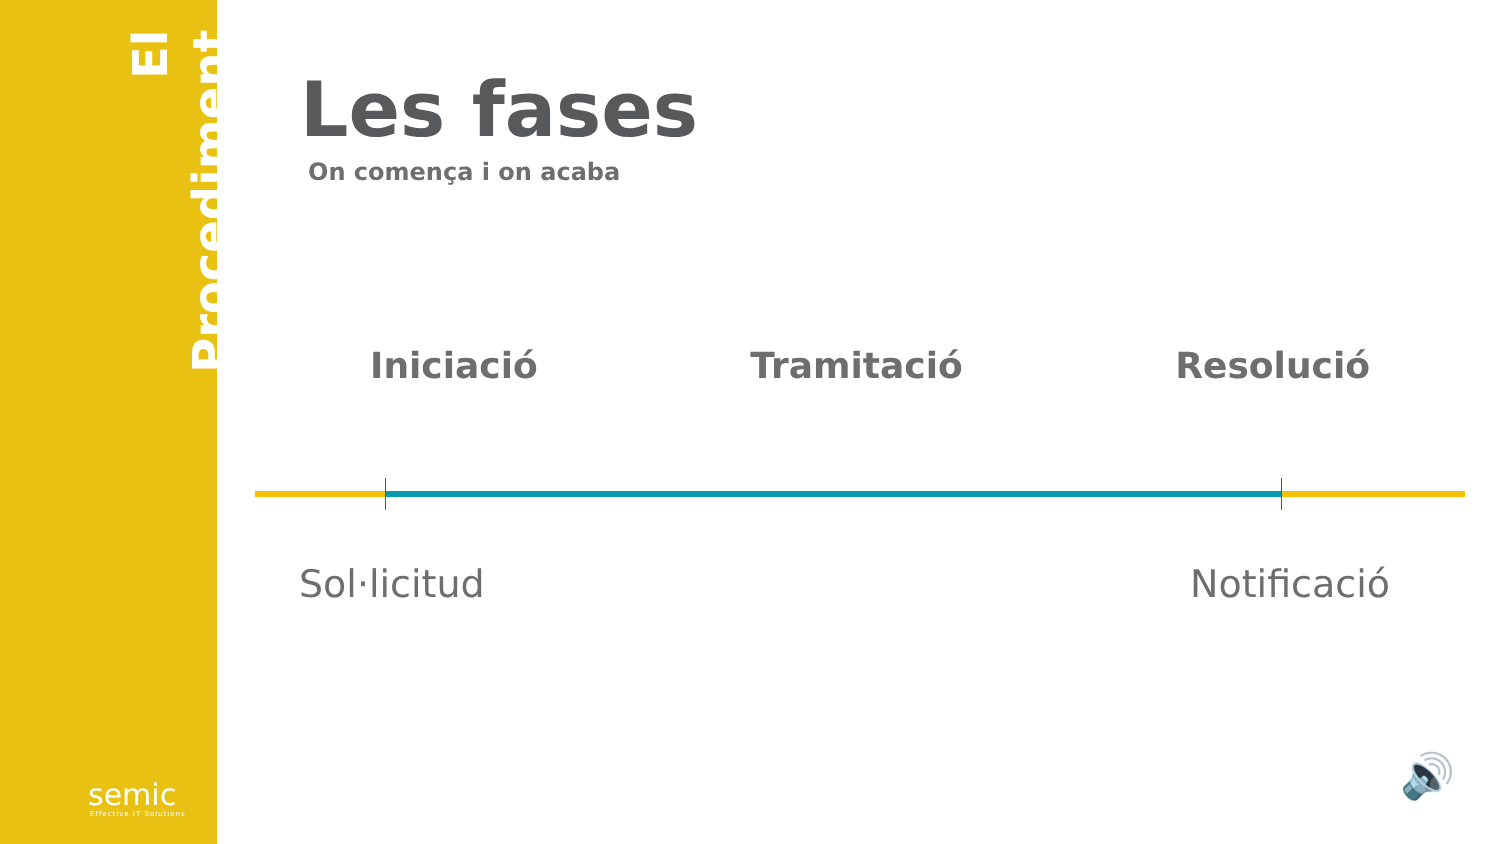El Procediment
semic
Effective IT Solutions
Les fases
On comença i on acaba
Iniciació Tramitació Resolució
Sol·licitud Notificació
🔊